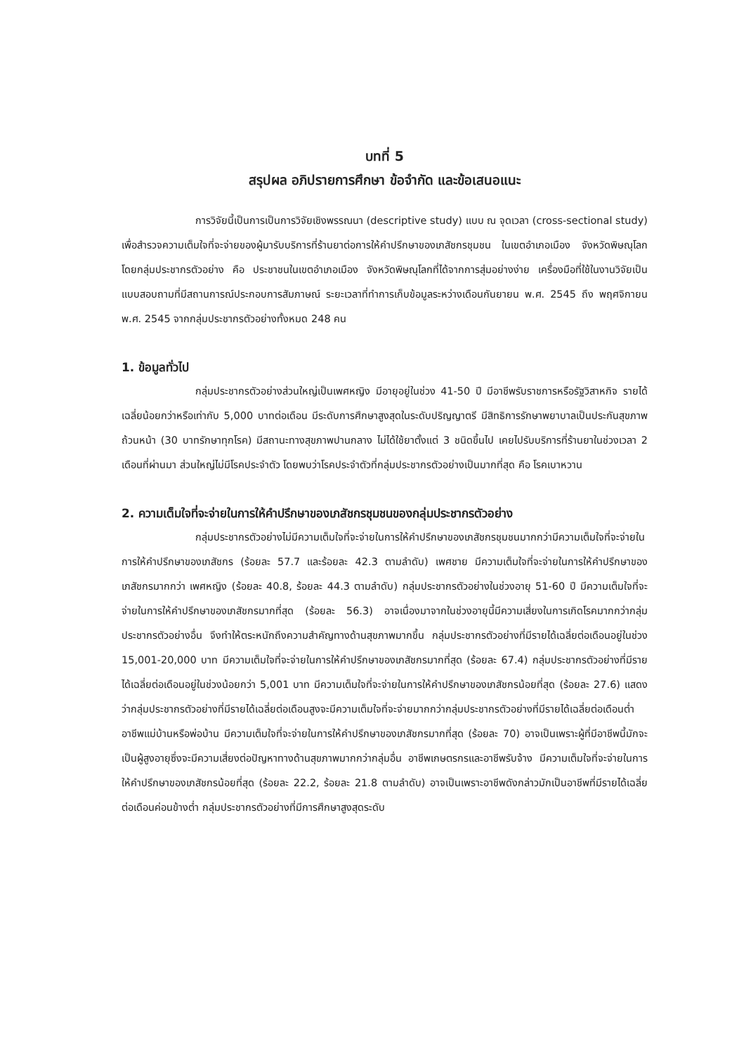บทที่ 5
สรุปผล อภิปรายการศึกษา ข้อจำกัด และข้อเสนอแนะ
การวิจัยนี้เป็นการเป็นการวิจัยเชิงพรรณนา (descriptive study) แบบ ณ จุดเวลา (cross-sectional study) เพื่อสำรวจความเต็มใจที่จะจ่ายของผู้มารับบริการที่ร้านยาต่อการให้คำปรึกษาของเภสัชกรชุมชน ในเขตอำเภอเมือง จังหวัดพิษณุโลก โดยกลุ่มประชากรตัวอย่าง คือ ประชาชนในเขตอำเภอเมือง จังหวัดพิษณุโลกที่ได้จากการสุ่มอย่างง่าย เครื่องมือที่ใช้ในงานวิจัยเป็นแบบสอบถามที่มีสถานการณ์ประกอบการสัมภาษณ์ ระยะเวลาที่ทำการเก็บข้อมูลระหว่างเดือนกันยายน พ.ศ. 2545 ถึง พฤศจิกายน พ.ศ. 2545 จากกลุ่มประชากรตัวอย่างทั้งหมด 248 คน
1. ข้อมูลทั่วไป
กลุ่มประชากรตัวอย่างส่วนใหญ่เป็นเพศหญิง มีอายุอยู่ในช่วง 41-50 ปี มีอาชีพรับราชการหรือรัฐวิสาหกิจ รายได้เฉลี่ยน้อยกว่าหรือเท่ากับ 5,000 บาทต่อเดือน มีระดับการศึกษาสูงสุดในระดับปริญญาตรี มีสิทธิการรักษาพยาบาลเป็นประกันสุขภาพถ้วนหน้า (30 บาทรักษาทุกโรค) มีสถานะทางสุขภาพปานกลาง ไม่ได้ใช้ยาตั้งแต่ 3 ชนิดขึ้นไป เคยไปรับบริการที่ร้านยาในช่วงเวลา 2 เดือนที่ผ่านมา ส่วนใหญ่ไม่มีโรคประจำตัว โดยพบว่าโรคประจำตัวที่กลุ่มประชากรตัวอย่างเป็นมากที่สุด คือ โรคเบาหวาน
2. ความเต็มใจที่จะจ่ายในการให้คำปรึกษาของเภสัชกรชุมชนของกลุ่มประชากรตัวอย่าง
กลุ่มประชากรตัวอย่างไม่มีความเต็มใจที่จะจ่ายในการให้คำปรึกษาของเภสัชกรชุมชนมากกว่ามีความเต็มใจที่จะจ่ายในการให้คำปรึกษาของเภสัชกร (ร้อยละ 57.7 และร้อยละ 42.3 ตามลำดับ) เพศชาย มีความเต็มใจที่จะจ่ายในการให้คำปรึกษาของเภสัชกรมากกว่า เพศหญิง (ร้อยละ 40.8, ร้อยละ 44.3 ตามลำดับ) กลุ่มประชากรตัวอย่างในช่วงอายุ 51-60 ปี มีความเต็มใจที่จะจ่ายในการให้คำปรึกษาของเภสัชกรมากที่สุด (ร้อยละ 56.3) อาจเนื่องมาจากในช่วงอายุนี้มีความเสี่ยงในการเกิดโรคมากกว่ากลุ่มประชากรตัวอย่างอื่น จึงทำให้ตระหนักถึงความสำคัญทางด้านสุขภาพมากขึ้น กลุ่มประชากรตัวอย่างที่มีรายได้เฉลี่ยต่อเดือนอยู่ในช่วง 15,001-20,000 บาท มีความเต็มใจที่จะจ่ายในการให้คำปรึกษาของเภสัชกรมากที่สุด (ร้อยละ 67.4) กลุ่มประชากรตัวอย่างที่มีรายได้เฉลี่ยต่อเดือนอยู่ในช่วงน้อยกว่า 5,001 บาท มีความเต็มใจที่จะจ่ายในการให้คำปรึกษาของเภสัชกรน้อยที่สุด (ร้อยละ 27.6) แสดงว่ากลุ่มประชากรตัวอย่างที่มีรายได้เฉลี่ยต่อเดือนสูงจะมีความเต็มใจที่จะจ่ายมากกว่ากลุ่มประชากรตัวอย่างที่มีรายได้เฉลี่ยต่อเดือนต่ำ อาชีพแม่บ้านหรือพ่อบ้าน มีความเต็มใจที่จะจ่ายในการให้คำปรึกษาของเภสัชกรมากที่สุด (ร้อยละ 70) อาจเป็นเพราะผู้ที่มีอาชีพนี้มักจะเป็นผู้สูงอายุซึ่งจะมีความเสี่ยงต่อปัญหาทางด้านสุขภาพมากกว่ากลุ่มอื่น อาชีพเกษตรกรและอาชีพรับจ้าง มีความเต็มใจที่จะจ่ายในการให้คำปรึกษาของเภสัชกรน้อยที่สุด (ร้อยละ 22.2, ร้อยละ 21.8 ตามลำดับ) อาจเป็นเพราะอาชีพดังกล่าวมักเป็นอาชีพที่มีรายได้เฉลี่ยต่อเดือนค่อนข้างต่ำ กลุ่มประชากรตัวอย่างที่มีการศึกษาสูงสุดระดับ